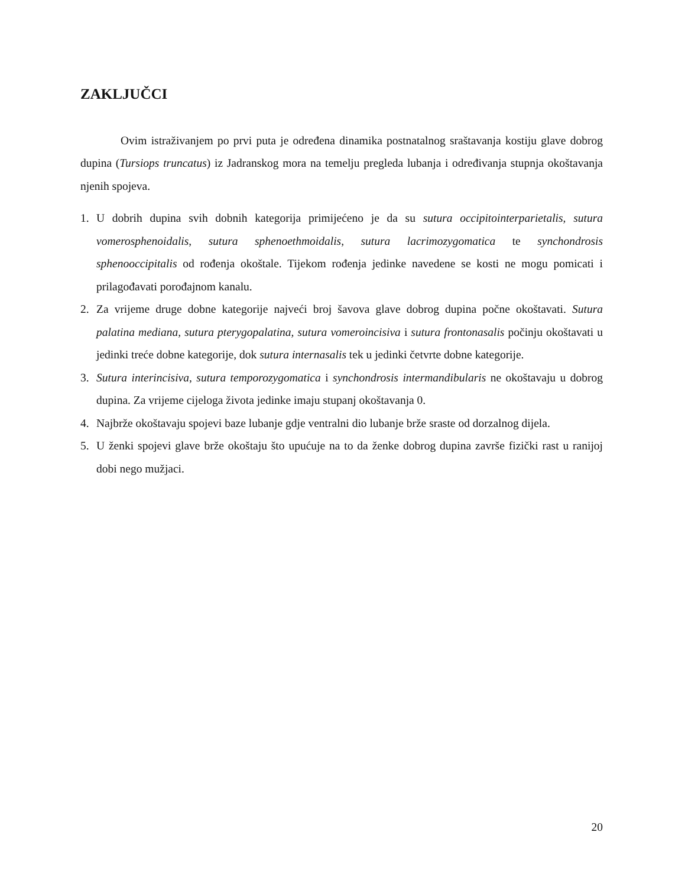ZAKLJUČCI
Ovim istraživanjem po prvi puta je određena dinamika postnatalnog sraštavanja kostiju glave dobrog dupina (Tursiops truncatus) iz Jadranskog mora na temelju pregleda lubanja i određivanja stupnja okoštavanja njenih spojeva.
1. U dobrih dupina svih dobnih kategorija primijećeno je da su sutura occipitointerparietalis, sutura vomerosphenoidalis, sutura sphenoethmoidalis, sutura lacrimozygomatica te synchondrosis sphenooccipitalis od rođenja okoštale. Tijekom rođenja jedinke navedene se kosti ne mogu pomicati i prilagođavati porođajnom kanalu.
2. Za vrijeme druge dobne kategorije najveći broj šavova glave dobrog dupina počne okoštavati. Sutura palatina mediana, sutura pterygopalatina, sutura vomeroincisiva i sutura frontonasalis počinju okoštavati u jedinki treće dobne kategorije, dok sutura internasalis tek u jedinki četvrte dobne kategorije.
3. Sutura interincisiva, sutura temporozygomatica i synchondrosis intermandibularis ne okoštavaju u dobrog dupina. Za vrijeme cijeloga života jedinke imaju stupanj okoštavanja 0.
4. Najbrže okoštavaju spojevi baze lubanje gdje ventralni dio lubanje brže sraste od dorzalnog dijela.
5. U ženki spojevi glave brže okoštaju što upućuje na to da ženke dobrog dupina završe fizički rast u ranijoj dobi nego mužjaci.
20